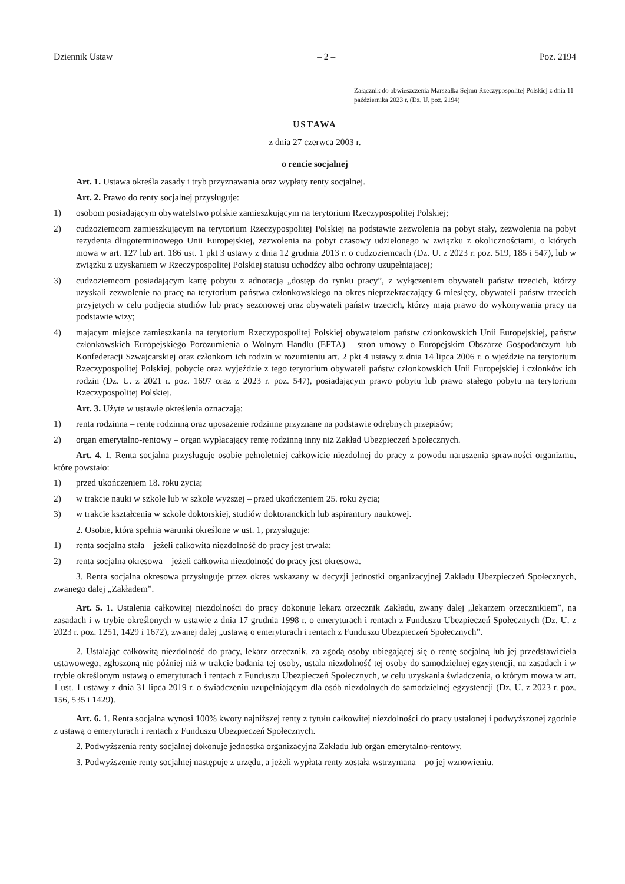Dziennik Ustaw – 2 – Poz. 2194
Załącznik do obwieszczenia Marszałka Sejmu Rzeczypospolitej Polskiej z dnia 11 października 2023 r. (Dz. U. poz. 2194)
USTAWA
z dnia 27 czerwca 2003 r.
o rencie socjalnej
Art. 1. Ustawa określa zasady i tryb przyznawania oraz wypłaty renty socjalnej.
Art. 2. Prawo do renty socjalnej przysługuje:
1) osobom posiadającym obywatelstwo polskie zamieszkującym na terytorium Rzeczypospolitej Polskiej;
2) cudzoziemcom zamieszkującym na terytorium Rzeczypospolitej Polskiej na podstawie zezwolenia na pobyt stały, zezwolenia na pobyt rezydenta długoterminowego Unii Europejskiej, zezwolenia na pobyt czasowy udzielonego w związku z okolicznościami, o których mowa w art. 127 lub art. 186 ust. 1 pkt 3 ustawy z dnia 12 grudnia 2013 r. o cudzoziemcach (Dz. U. z 2023 r. poz. 519, 185 i 547), lub w związku z uzyskaniem w Rzeczypospolitej Polskiej statusu uchodźcy albo ochrony uzupełniającej;
3) cudzoziemcom posiadającym kartę pobytu z adnotacją „dostęp do rynku pracy”, z wyłączeniem obywateli państw trzecich, którzy uzyskali zezwolenie na pracę na terytorium państwa członkowskiego na okres nieprzekraczający 6 miesięcy, obywateli państw trzecich przyjętych w celu podjęcia studiów lub pracy sezonowej oraz obywateli państw trzecich, którzy mają prawo do wykonywania pracy na podstawie wizy;
4) mającym miejsce zamieszkania na terytorium Rzeczypospolitej Polskiej obywatelom państw członkowskich Unii Europejskiej, państw członkowskich Europejskiego Porozumienia o Wolnym Handlu (EFTA) – stron umowy o Europejskim Obszarze Gospodarczym lub Konfederacji Szwajcarskiej oraz członkom ich rodzin w rozumieniu art. 2 pkt 4 ustawy z dnia 14 lipca 2006 r. o wjeździe na terytorium Rzeczypospolitej Polskiej, pobycie oraz wyjeździe z tego terytorium obywateli państw członkowskich Unii Europejskiej i członków ich rodzin (Dz. U. z 2021 r. poz. 1697 oraz z 2023 r. poz. 547), posiadającym prawo pobytu lub prawo stałego pobytu na terytorium Rzeczypospolitej Polskiej.
Art. 3. Użyte w ustawie określenia oznaczają:
1) renta rodzinna – rentę rodzinną oraz uposażenie rodzinne przyznane na podstawie odrębnych przepisów;
2) organ emerytalno-rentowy – organ wypłacający rentę rodzinną inny niż Zakład Ubezpieczeń Społecznych.
Art. 4. 1. Renta socjalna przysługuje osobie pełnoletniej całkowicie niezdolnej do pracy z powodu naruszenia sprawności organizmu, które powstało:
1) przed ukończeniem 18. roku życia;
2) w trakcie nauki w szkole lub w szkole wyższej – przed ukończeniem 25. roku życia;
3) w trakcie kształcenia w szkole doktorskiej, studiów doktoranckich lub aspirantury naukowej.
2. Osobie, która spełnia warunki określone w ust. 1, przysługuje:
1) renta socjalna stała – jeżeli całkowita niezdolność do pracy jest trwała;
2) renta socjalna okresowa – jeżeli całkowita niezdolność do pracy jest okresowa.
3. Renta socjalna okresowa przysługuje przez okres wskazany w decyzji jednostki organizacyjnej Zakładu Ubezpieczeń Społecznych, zwanego dalej „Zakładem”.
Art. 5. 1. Ustalenia całkowitej niezdolności do pracy dokonuje lekarz orzecznik Zakładu, zwany dalej „lekarzem orzecznikiem”, na zasadach i w trybie określonych w ustawie z dnia 17 grudnia 1998 r. o emeryturach i rentach z Funduszu Ubezpieczeń Społecznych (Dz. U. z 2023 r. poz. 1251, 1429 i 1672), zwanej dalej „ustawą o emeryturach i rentach z Funduszu Ubezpieczeń Społecznych”.
2. Ustalając całkowitą niezdolność do pracy, lekarz orzecznik, za zgodą osoby ubiegającej się o rentę socjalną lub jej przedstawiciela ustawowego, zgłoszoną nie później niż w trakcie badania tej osoby, ustala niezdolność tej osoby do samodzielnej egzystencji, na zasadach i w trybie określonym ustawą o emeryturach i rentach z Funduszu Ubezpieczeń Społecznych, w celu uzyskania świadczenia, o którym mowa w art. 1 ust. 1 ustawy z dnia 31 lipca 2019 r. o świadczeniu uzupełniającym dla osób niezdolnych do samodzielnej egzystencji (Dz. U. z 2023 r. poz. 156, 535 i 1429).
Art. 6. 1. Renta socjalna wynosi 100% kwoty najniższej renty z tytułu całkowitej niezdolności do pracy ustalonej i podwyższonej zgodnie z ustawą o emeryturach i rentach z Funduszu Ubezpieczeń Społecznych.
2. Podwyższenia renty socjalnej dokonuje jednostka organizacyjna Zakładu lub organ emerytalno-rentowy.
3. Podwyższenie renty socjalnej następuje z urzędu, a jeżeli wypłata renty została wstrzymana – po jej wznowieniu.